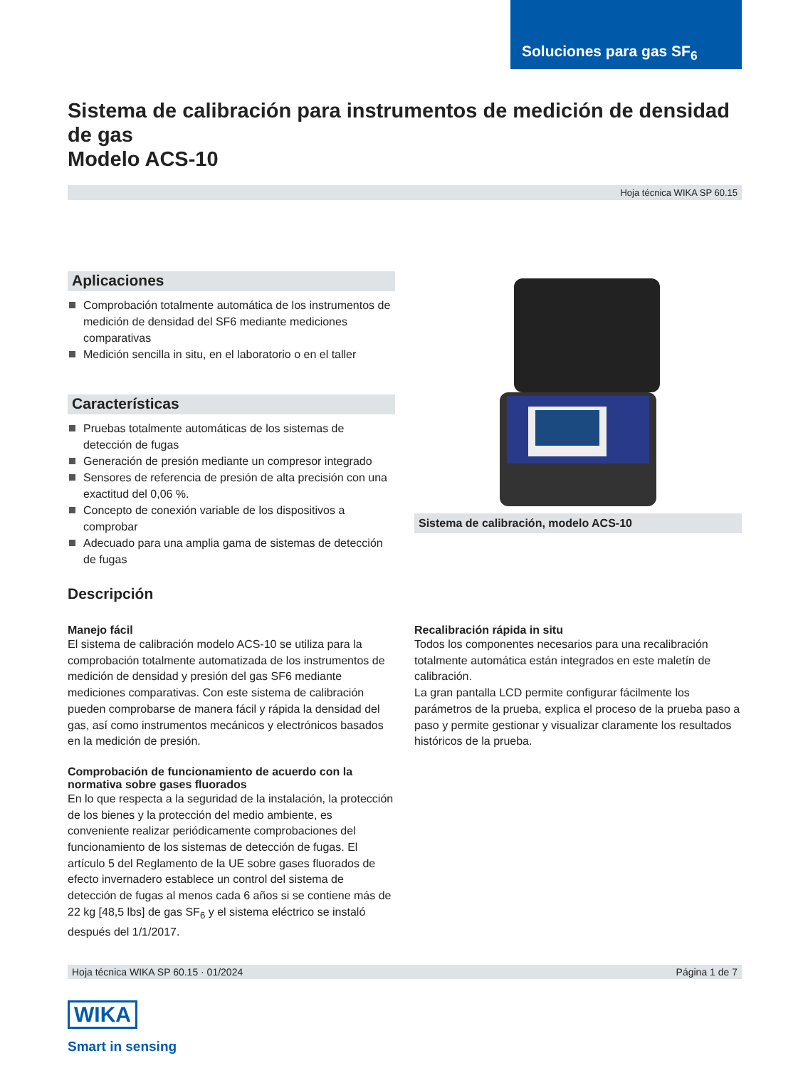Soluciones para gas SF<sub>6</sub>
Sistema de calibración para instrumentos de medición de densidad de gas
Modelo ACS-10
Hoja técnica WIKA SP 60.15
Aplicaciones
Comprobación totalmente automática de los instrumentos de medición de densidad del SF6 mediante mediciones comparativas
Medición sencilla in situ, en el laboratorio o en el taller
Características
Pruebas totalmente automáticas de los sistemas de detección de fugas
Generación de presión mediante un compresor integrado
Sensores de referencia de presión de alta precisión con una exactitud del 0,06 %.
Concepto de conexión variable de los dispositivos a comprobar
Adecuado para una amplia gama de sistemas de detección de fugas
Sistema de calibración, modelo ACS-10
Descripción
Manejo fácil
El sistema de calibración modelo ACS-10 se utiliza para la comprobación totalmente automatizada de los instrumentos de medición de densidad y presión del gas SF6 mediante mediciones comparativas. Con este sistema de calibración pueden comprobarse de manera fácil y rápida la densidad del gas, así como instrumentos mecánicos y electrónicos basados en la medición de presión.
Comprobación de funcionamiento de acuerdo con la normativa sobre gases fluorados
En lo que respecta a la seguridad de la instalación, la protección de los bienes y la protección del medio ambiente, es conveniente realizar periódicamente comprobaciones del funcionamiento de los sistemas de detección de fugas. El artículo 5 del Reglamento de la UE sobre gases fluorados de efecto invernadero establece un control del sistema de detección de fugas al menos cada 6 años si se contiene más de 22 kg [48,5 lbs] de gas SF<sub>6</sub> y el sistema eléctrico se instaló después del 1/1/2017.
Recalibración rápida in situ
Todos los componentes necesarios para una recalibración totalmente automática están integrados en este maletín de calibración.
La gran pantalla LCD permite configurar fácilmente los parámetros de la prueba, explica el proceso de la prueba paso a paso y permite gestionar y visualizar claramente los resultados históricos de la prueba.
Hoja técnica WIKA SP 60.15 · 01/2024 Página 1 de 7
WIKA
Smart in sensing